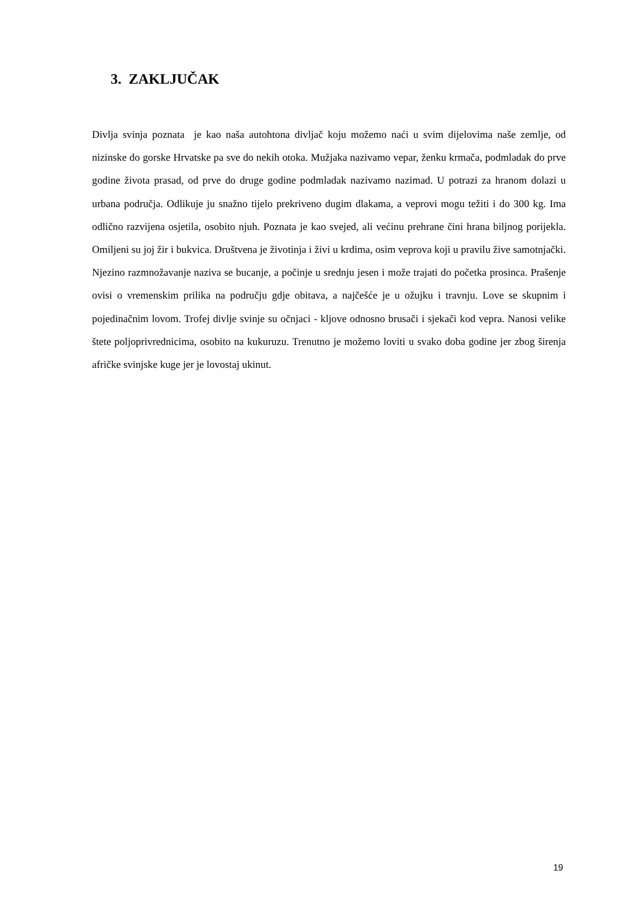3. ZAKLJUČAK
Divlja svinja poznata je kao naša autohtona divljač koju možemo naći u svim dijelovima naše zemlje, od nizinske do gorske Hrvatske pa sve do nekih otoka. Mužjaka nazivamo vepar, ženku krmača, podmladak do prve godine života prasad, od prve do druge godine podmladak nazivamo nazimad. U potrazi za hranom dolazi u urbana područja. Odlikuje ju snažno tijelo prekriveno dugim dlakama, a veprovi mogu težiti i do 300 kg. Ima odlično razvijena osjetila, osobito njuh. Poznata je kao svejed, ali većinu prehrane čini hrana biljnog porijekla. Omiljeni su joj žir i bukvica. Društvena je životinja i živi u krdima, osim veprova koji u pravilu žive samotnjački. Njezino razmnožavanje naziva se bucanje, a počinje u srednju jesen i može trajati do početka prosinca. Prašenje ovisi o vremenskim prilika na području gdje obitava, a najčešće je u ožujku i travnju. Love se skupnim i pojedinačnim lovom. Trofej divlje svinje su očnjaci - kljove odnosno brusači i sjekači kod vepra. Nanosi velike štete poljoprivrednicima, osobito na kukuruzu. Trenutno je možemo loviti u svako doba godine jer zbog širenja afričke svinjske kuge jer je lovostaj ukinut.
19